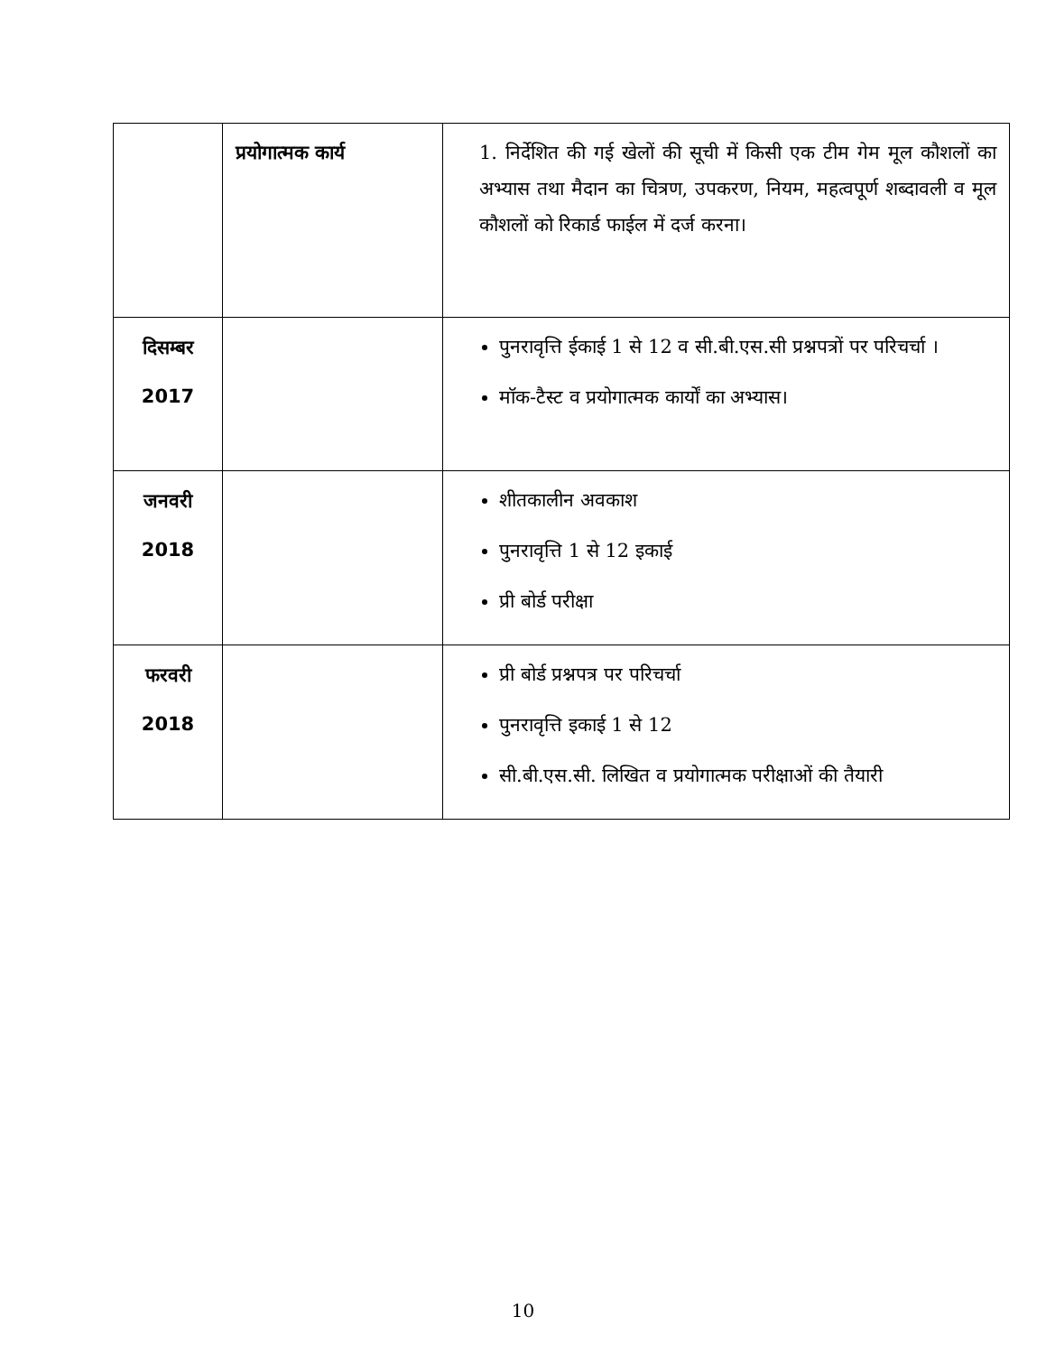| | प्रयोगात्मक कार्य | 1. निर्देशित की गई खेलों की सूची में किसी एक टीम गेम मूल कौशलों का अभ्यास तथा मैदान का चित्रण, उपकरण, नियम, महत्वपूर्ण शब्दावली व मूल कौशलों को रिकार्ड फाईल में दर्ज करना। |
| दिसम्बर 2017 | | पुनरावृत्ति ईकाई 1 से 12 व सी.बी.एस.सी प्रश्नपत्रों पर परिचर्चा । मॉक-टैस्ट व प्रयोगात्मक कार्यों का अभ्यास। |
| जनवरी 2018 | | शीतकालीन अवकाश पुनरावृत्ति 1 से 12 इकाई प्री बोर्ड परीक्षा |
| फरवरी 2018 | | प्री बोर्ड प्रश्नपत्र पर परिचर्चा पुनरावृत्ति इकाई 1 से 12 सी.बी.एस.सी. लिखित व प्रयोगात्मक परीक्षाओं की तैयारी |
10